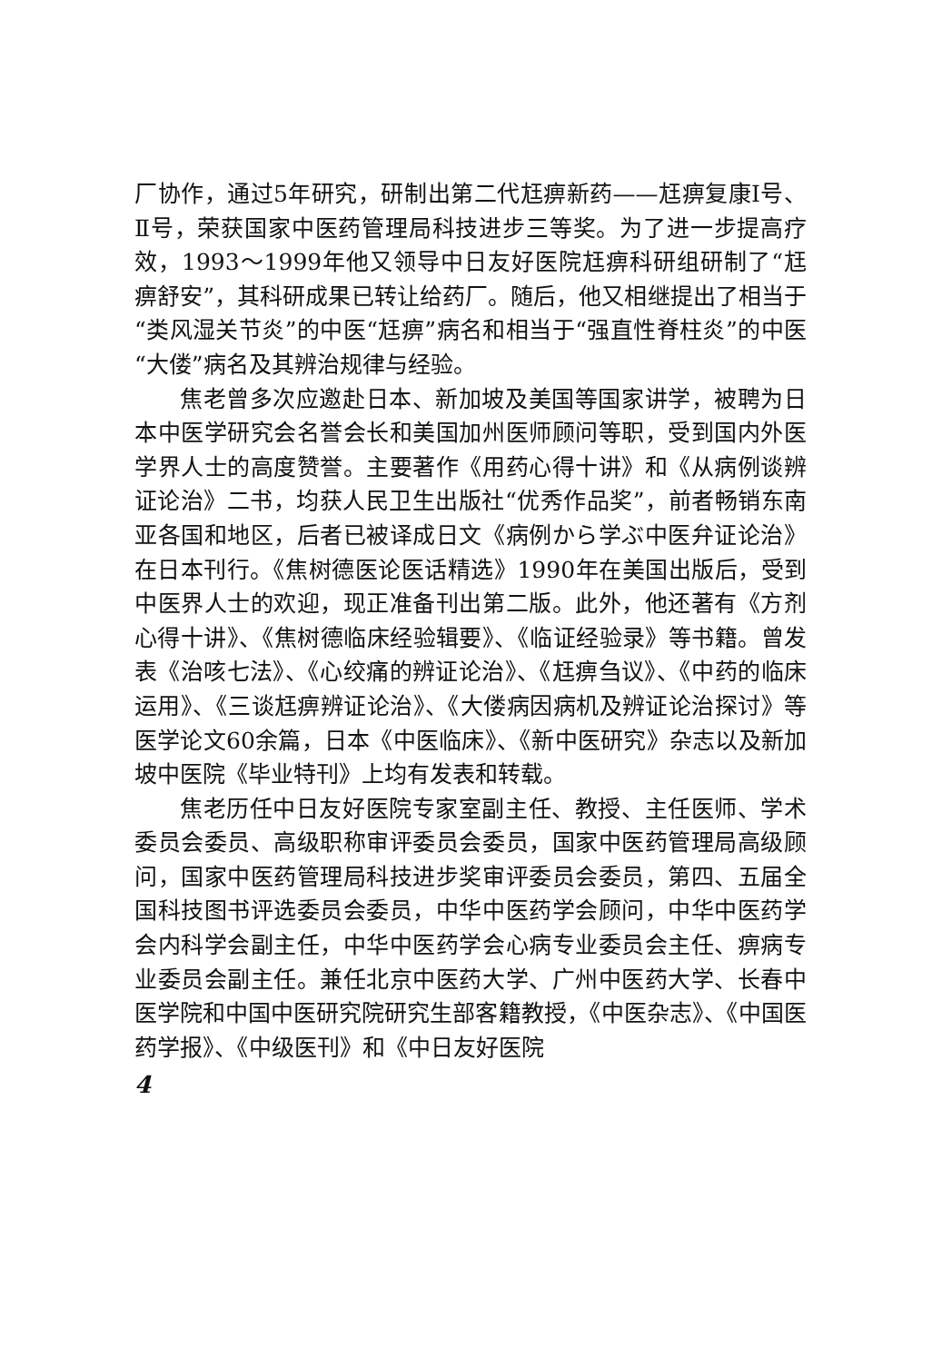厂协作，通过5年研究，研制出第二代尪痹新药——尪痹复康Ⅰ号、Ⅱ号，荣获国家中医药管理局科技进步三等奖。为了进一步提高疗效，1993～1999年他又领导中日友好医院尪痹科研组研制了“尪痹舒安”，其科研成果已转让给药厂。随后，他又相继提出了相当于“类风湿关节炎”的中医“尪痹”病名和相当于“强直性脊柱炎”的中医“大偻”病名及其辨治规律与经验。
焦老曾多次应邀赴日本、新加坡及美国等国家讲学，被聘为日本中医学研究会名誉会长和美国加州医师顾问等职，受到国内外医学界人士的高度赞誉。主要著作《用药心得十讲》和《从病例谈辨证论治》二书，均获人民卫生出版社“优秀作品奖”，前者畅销东南亚各国和地区，后者已被译成日文《病例から学ぶ中医弁证论治》在日本刊行。《焦树德医论医话精选》1990年在美国出版后，受到中医界人士的欢迎，现正准备刊出第二版。此外，他还著有《方剂心得十讲》、《焦树德临床经验辑要》、《临证经验录》等书籍。曾发表《治咳七法》、《心绞痛的辨证论治》、《尪痹刍议》、《中药的临床运用》、《三谈尪痹辨证论治》、《大偻病因病机及辨证论治探讨》等医学论文60余篇，日本《中医临床》、《新中医研究》杂志以及新加坡中医院《毕业特刊》上均有发表和转载。
焦老历任中日友好医院专家室副主任、教授、主任医师、学术委员会委员、高级职称审评委员会委员，国家中医药管理局高级顾问，国家中医药管理局科技进步奖审评委员会委员，第四、五届全国科技图书评选委员会委员，中华中医药学会顾问，中华中医药学会内科学会副主任，中华中医药学会心病专业委员会主任、痹病专业委员会副主任。兼任北京中医药大学、广州中医药大学、长春中医学院和中国中医研究院研究生部客籍教授，《中医杂志》、《中国医药学报》、《中级医刊》和《中日友好医院
4